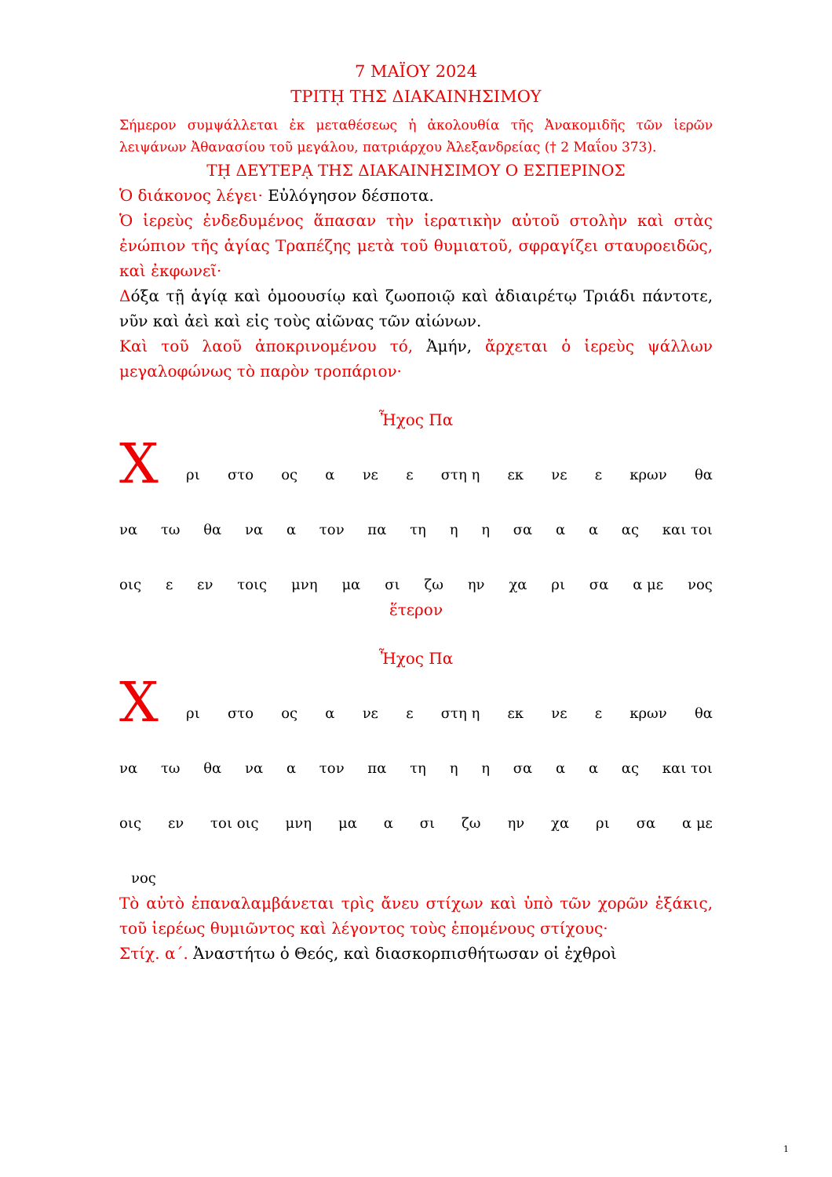7 ΜΑΪΟΥ 2024
ΤΡΙΤῌ ΤΗΣ ΔΙΑΚΑΙΝΗΣΙΜΟΥ
Σήμερον συμψάλλεται ἐκ μεταθέσεως ἡ ἀκολουθία τῆς Ἀνακομιδῆς τῶν ἱερῶν λειψάνων Ἀθανασίου τοῦ μεγάλου, πατριάρχου Ἀλεξανδρείας († 2 Μαΐου 373).
Τῌ ΔΕΥΤΕΡᾼ ΤΗΣ ΔΙΑΚΑΙΝΗΣΙΜΟΥ Ο ΕΣΠΕΡΙΝΟΣ
Ὁ διάκονος λέγει· Εὐλόγησον δέσποτα.
Ὁ ἱερεὺς ἐνδεδυμένος ἅπασαν τὴν ἱερατικὴν αὐτοῦ στολὴν καὶ στὰς ἐνώπιον τῆς ἁγίας Τραπέζης μετὰ τοῦ θυμιατοῦ, σφραγίζει σταυροειδῶς, καὶ ἐκφωνεῖ·
Δόξα τῇ ἁγίᾳ καὶ ὁμοουσίῳ καὶ ζωοποιῷ καὶ ἀδιαιρέτῳ Τριάδι πάντοτε, νῦν καὶ ἀεὶ καὶ εἰς τοὺς αἰῶνας τῶν αἰώνων.
Καὶ τοῦ λαοῦ ἀποκρινομένου τό, Ἀμήν, ἄρχεται ὁ ἱερεὺς ψάλλων μεγαλοφώνως τὸ παρὸν τροπάριον·
Ἦχος Πα
Χρι στο ος α νε ε στη η εκ νε ε κρων θα
να τω θα να α τον πα τη η η σα α α ας και τοι
οις ε εν τοις μνη μα σι ζω ην χα ρι σα α με νος
ἕτερον
Ἦχος Πα
Χρι στο ος α νε ε στη η εκ νε ε κρων θα
να τω θα να α τον πα τη η η σα α α ας και τοι
οις εν τοι οις μνη μα α σι ζω ην χα ρι σα α με
νος
Τὸ αὐτὸ ἐπαναλαμβάνεται τρὶς ἄνευ στίχων καὶ ὑπὸ τῶν χορῶν ἑξάκις, τοῦ ἱερέως θυμιῶντος καὶ λέγοντος τοὺς ἑπομένους στίχους·
Στίχ. α΄. Ἀναστήτω ὁ Θεός, καὶ διασκορπισθήτωσαν οἱ ἐχθροὶ
1